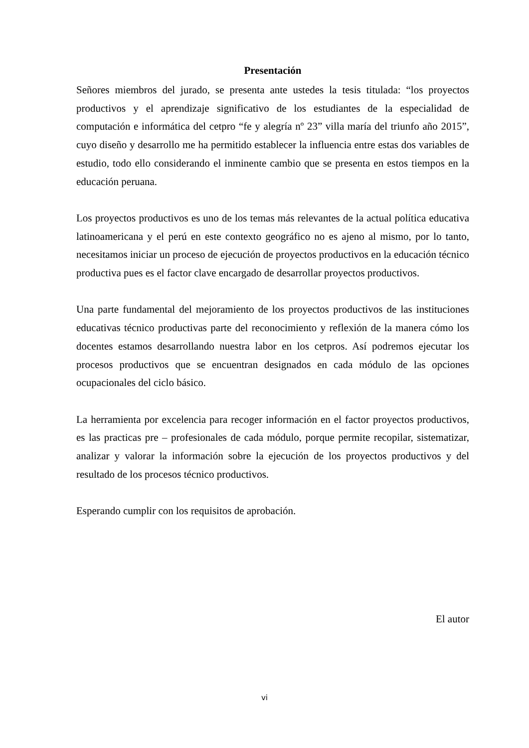Presentación
Señores miembros del jurado, se presenta ante ustedes la tesis titulada: “los proyectos productivos y el aprendizaje significativo de los estudiantes de la especialidad de computación e informática del cetpro “fe y alegría nº 23” villa maría del triunfo año 2015”, cuyo diseño y desarrollo me ha permitido establecer la influencia entre estas dos variables de estudio, todo ello considerando el inminente cambio que se presenta en estos tiempos en la educación peruana.
Los proyectos productivos es uno de los temas más relevantes de la actual política educativa latinoamericana y el perú en este contexto geográfico no es ajeno al mismo, por lo tanto, necesitamos iniciar un proceso de ejecución de proyectos productivos en la educación técnico productiva pues es el factor clave encargado de desarrollar proyectos productivos.
Una parte fundamental del mejoramiento de los proyectos productivos de las instituciones educativas técnico productivas parte del reconocimiento y reflexión de la manera cómo los docentes estamos desarrollando nuestra labor en los cetpros. Así podremos ejecutar los procesos productivos que se encuentran designados en cada módulo de las opciones ocupacionales del ciclo básico.
La herramienta por excelencia para recoger información en el factor proyectos productivos, es las practicas pre – profesionales de cada módulo, porque permite recopilar, sistematizar, analizar y valorar la información sobre la ejecución de los proyectos productivos y del resultado de los procesos técnico productivos.
Esperando cumplir con los requisitos de aprobación.
El autor
vi